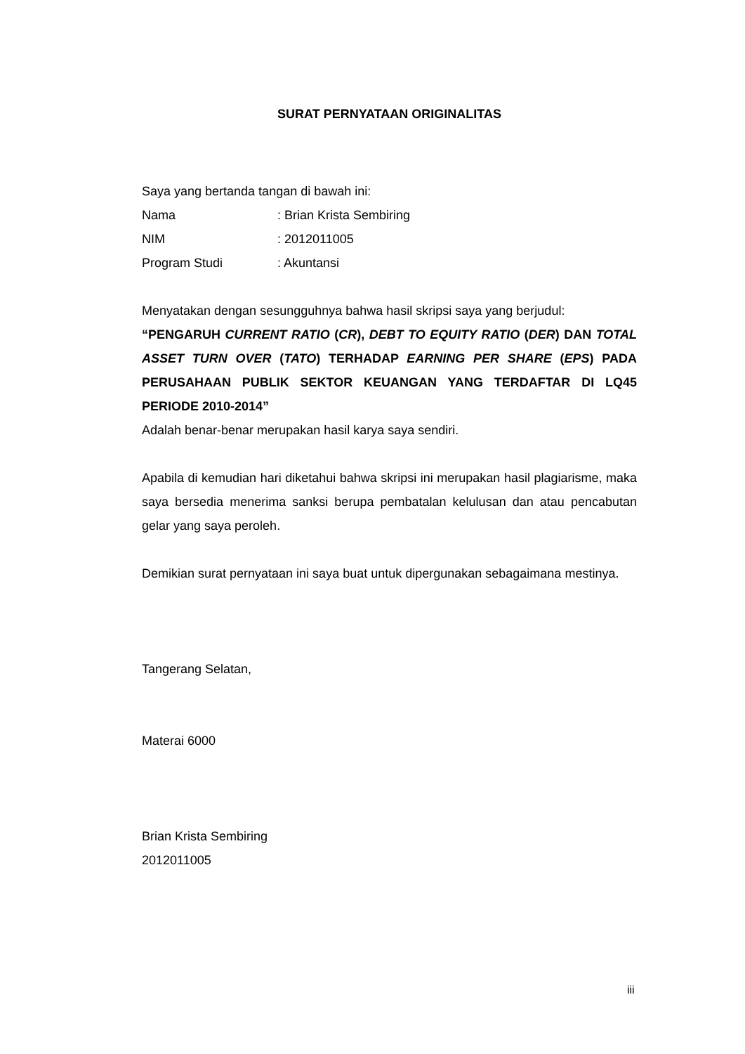SURAT PERNYATAAN ORIGINALITAS
Saya yang bertanda tangan di bawah ini:
| Nama | : Brian Krista Sembiring |
| NIM | : 2012011005 |
| Program Studi | : Akuntansi |
Menyatakan dengan sesungguhnya bahwa hasil skripsi saya yang berjudul:
“PENGARUH CURRENT RATIO (CR), DEBT TO EQUITY RATIO (DER) DAN TOTAL ASSET TURN OVER (TATO) TERHADAP EARNING PER SHARE (EPS) PADA PERUSAHAAN PUBLIK SEKTOR KEUANGAN YANG TERDAFTAR DI LQ45 PERIODE 2010-2014”
Adalah benar-benar merupakan hasil karya saya sendiri.
Apabila di kemudian hari diketahui bahwa skripsi ini merupakan hasil plagiarisme, maka saya bersedia menerima sanksi berupa pembatalan kelulusan dan atau pencabutan gelar yang saya peroleh.
Demikian surat pernyataan ini saya buat untuk dipergunakan sebagaimana mestinya.
Tangerang Selatan,
Materai 6000
Brian Krista Sembiring
2012011005
iii